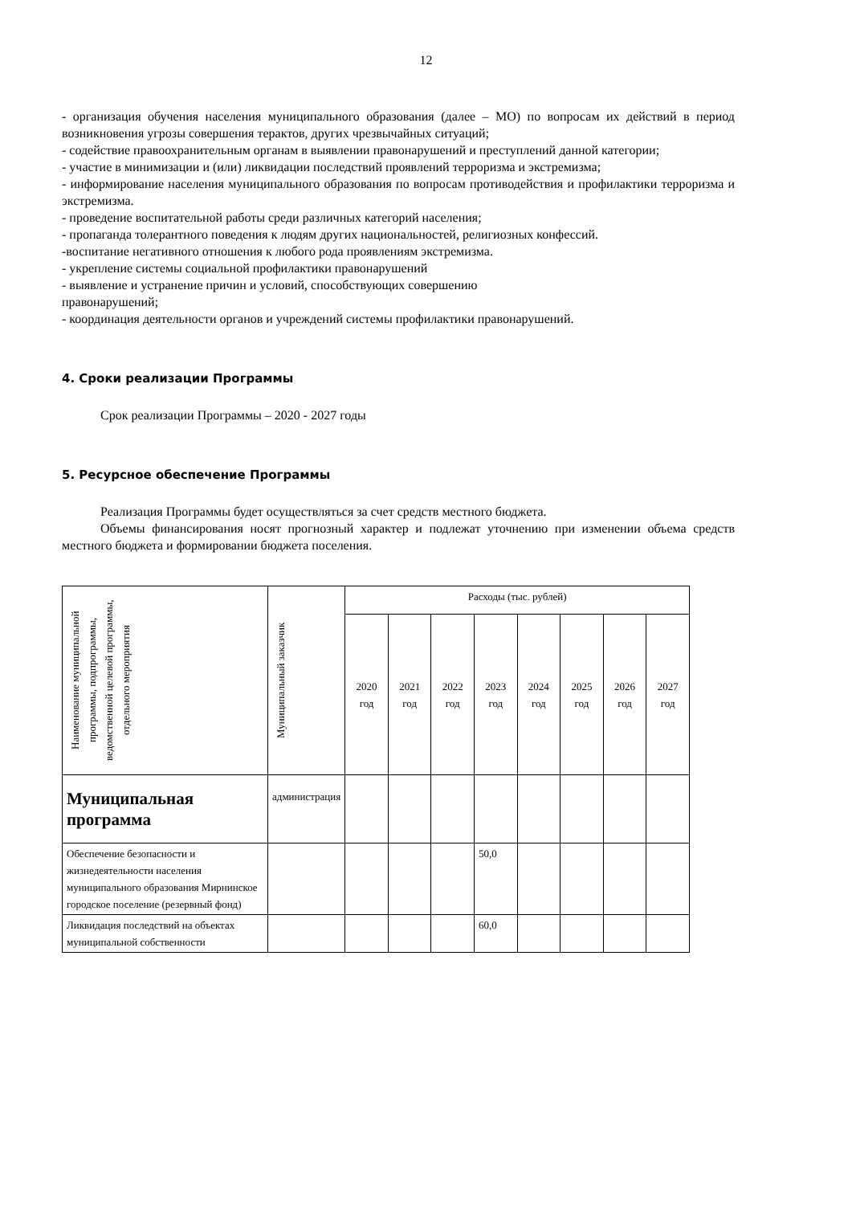12
- организация обучения населения муниципального образования (далее – МО) по вопросам их действий в период возникновения угрозы совершения терактов, других чрезвычайных ситуаций;
- содействие правоохранительным органам в выявлении правонарушений и преступлений данной категории;
- участие в минимизации и (или) ликвидации последствий проявлений терроризма и экстремизма;
- информирование населения муниципального образования по вопросам противодействия и профилактики терроризма и экстремизма.
- проведение воспитательной работы среди различных категорий населения;
- пропаганда толерантного поведения к людям других национальностей, религиозных конфессий.
-воспитание негативного отношения к любого рода проявлениям экстремизма.
- укрепление системы социальной профилактики правонарушений
- выявление и устранение причин и условий, способствующих совершению
правонарушений;
- координация деятельности органов и учреждений системы профилактики правонарушений.
4. Сроки реализации Программы
Срок реализации Программы – 2020 - 2027 годы
5. Ресурсное обеспечение Программы
Реализация Программы будет осуществляться за счет средств местного бюджета.
Объемы финансирования носят прогнозный характер и подлежат уточнению при изменении объема средств местного бюджета и формировании бюджета поселения.
| Наименование муниципальной программы, подпрограммы, ведомственной целевой программы, отдельного мероприятия | Муниципальный заказчик | Расходы (тыс. рублей) | | | | | | | |
| --- | --- | --- | --- | --- | --- | --- | --- | --- | --- |
| | | 2020 год | 2021 год | 2022 год | 2023 год | 2024 год | 2025 год | 2026 год | 2027 год |
| Муниципальная программа | администрация | | | | | | | | |
| Обеспечение безопасности и жизнедеятельности населения муниципального образования Мирнинское городское поселение (резервный фонд) | | | | | 50,0 | | | | |
| Ликвидация последствий на объектах муниципальной собственности | | | | | 60,0 | | | | |